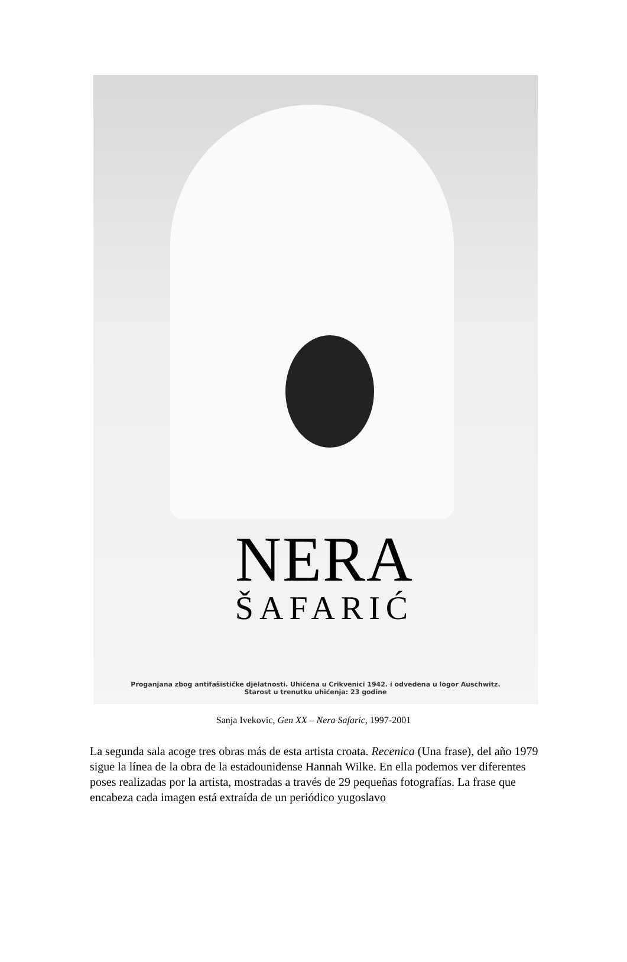NERA
ŠAFARIĆ
Proganjana zbog antifašističke djelatnosti. Uhićena u Crikvenici 1942. i odvedena u logor Auschwitz.
Starost u trenutku uhićenja: 23 godine
Sanja Ivekovic, Gen XX – Nera Safaric, 1997-2001
La segunda sala acoge tres obras más de esta artista croata. Recenica (Una frase), del año 1979 sigue la línea de la obra de la estadounidense Hannah Wilke. En ella podemos ver diferentes poses realizadas por la artista, mostradas a través de 29 pequeñas fotografías. La frase que encabeza cada imagen está extraída de un periódico yugoslavo